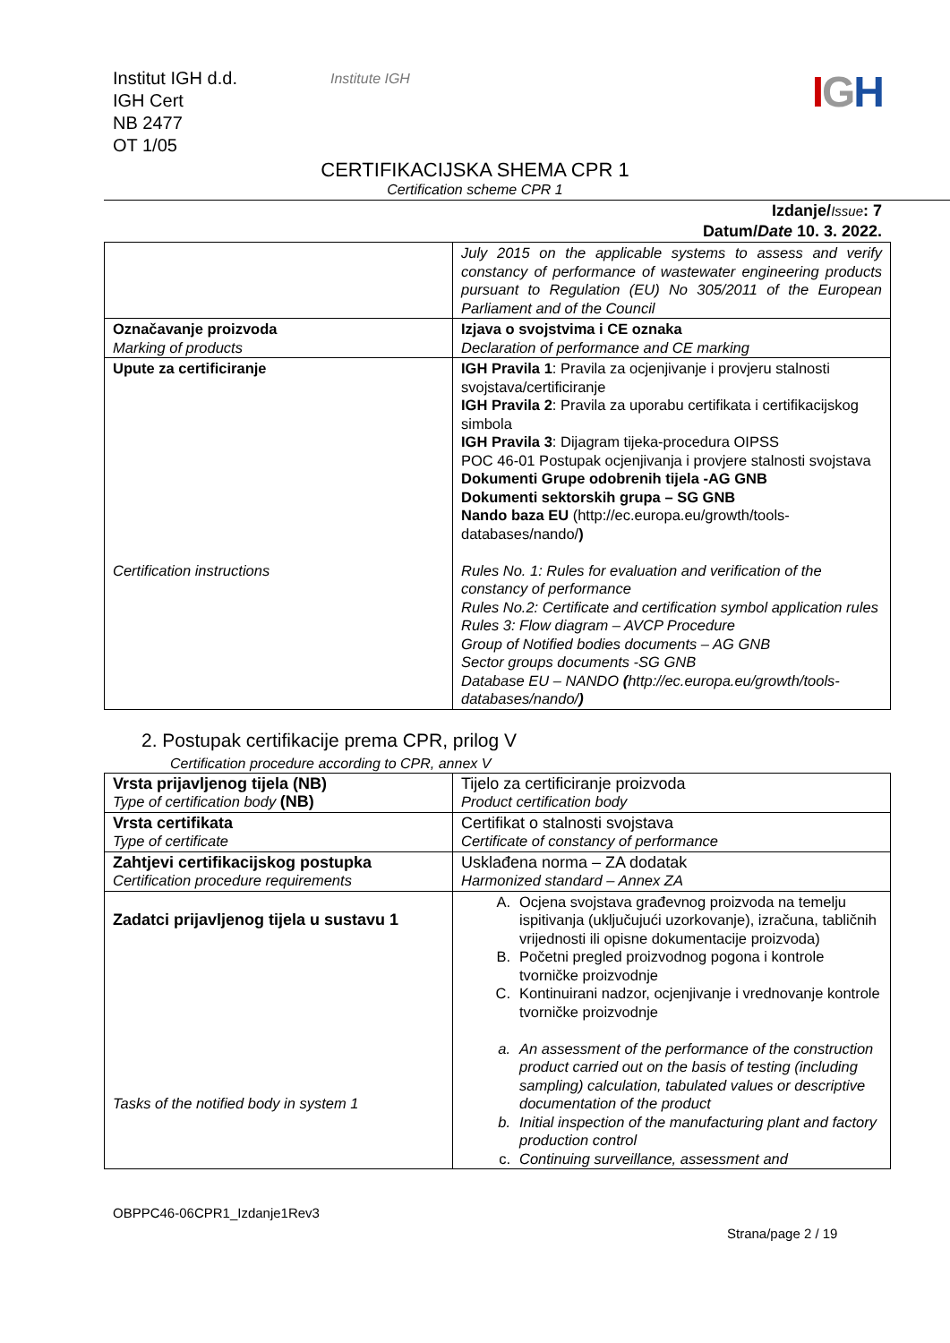Institut IGH d.d.
IGH Cert
NB 2477
OT 1/05
Institute IGH
IGH
CERTIFIKACIJSKA SHEMA CPR 1
Certification scheme CPR 1
Izdanje/Issue: 7
Datum/Date 10. 3. 2022.
| | July 2015 on the applicable systems to assess and verify constancy of performance of wastewater engineering products pursuant to Regulation (EU) No 305/2011 of the European Parliament and of the Council |
| Označavanje proizvoda Marking of products | Izjava o svojstvima i CE oznaka Declaration of performance and CE marking |
| Upute za certificiranje Certification instructions | IGH Pravila 1 : Pravila za ocjenjivanje i provjeru stalnosti svojstava/certificiranje IGH Pravila 2 : Pravila za uporabu certifikata i certifikacijskog simbola IGH Pravila 3 : Dijagram tijeka-procedura OIPSS POC 46-01 Postupak ocjenjivanja i provjere stalnosti svojstava Dokumenti Grupe odobrenih tijela -AG GNB Dokumenti sektorskih grupa – SG GNB Nando baza EU (http://ec.europa.eu/growth/tools-databases/nando/ ) Rules No. 1: Rules for evaluation and verification of the constancy of performance Rules No.2: Certificate and certification symbol application rules Rules 3: Flow diagram – AVCP Procedure Group of Notified bodies documents – AG GNB Sector groups documents -SG GNB Database EU – NANDO ( http://ec.europa.eu/growth/tools-databases/nando/ ) |
2. Postupak certifikacije prema CPR, prilog V
Certification procedure according to CPR, annex V
| Vrsta prijavljenog tijela (NB) Type of certification body (NB) | Tijelo za certificiranje proizvoda Product certification body |
| Vrsta certifikata Type of certificate | Certifikat o stalnosti svojstava Certificate of constancy of performance |
| Zahtjevi certifikacijskog postupka Certification procedure requirements | Usklađena norma – ZA dodatak Harmonized standard – Annex ZA |
| Zadatci prijavljenog tijela u sustavu 1 Tasks of the notified body in system 1 | A. Ocjena svojstava građevnog proizvoda na temelju ispitivanja (uključujući uzorkovanje), izračuna, tabličnih vrijednosti ili opisne dokumentacije proizvoda) B. Početni pregled proizvodnog pogona i kontrole tvorničke proizvodnje C. Kontinuirani nadzor, ocjenjivanje i vrednovanje kontrole tvorničke proizvodnje a. An assessment of the performance of the construction product carried out on the basis of testing (including sampling) calculation, tabulated values or descriptive documentation of the product b. Initial inspection of the manufacturing plant and factory production control c. Continuing surveillance, assessment and |
OBPPC46-06CPR1_Izdanje1Rev3
Strana/page 2 / 19